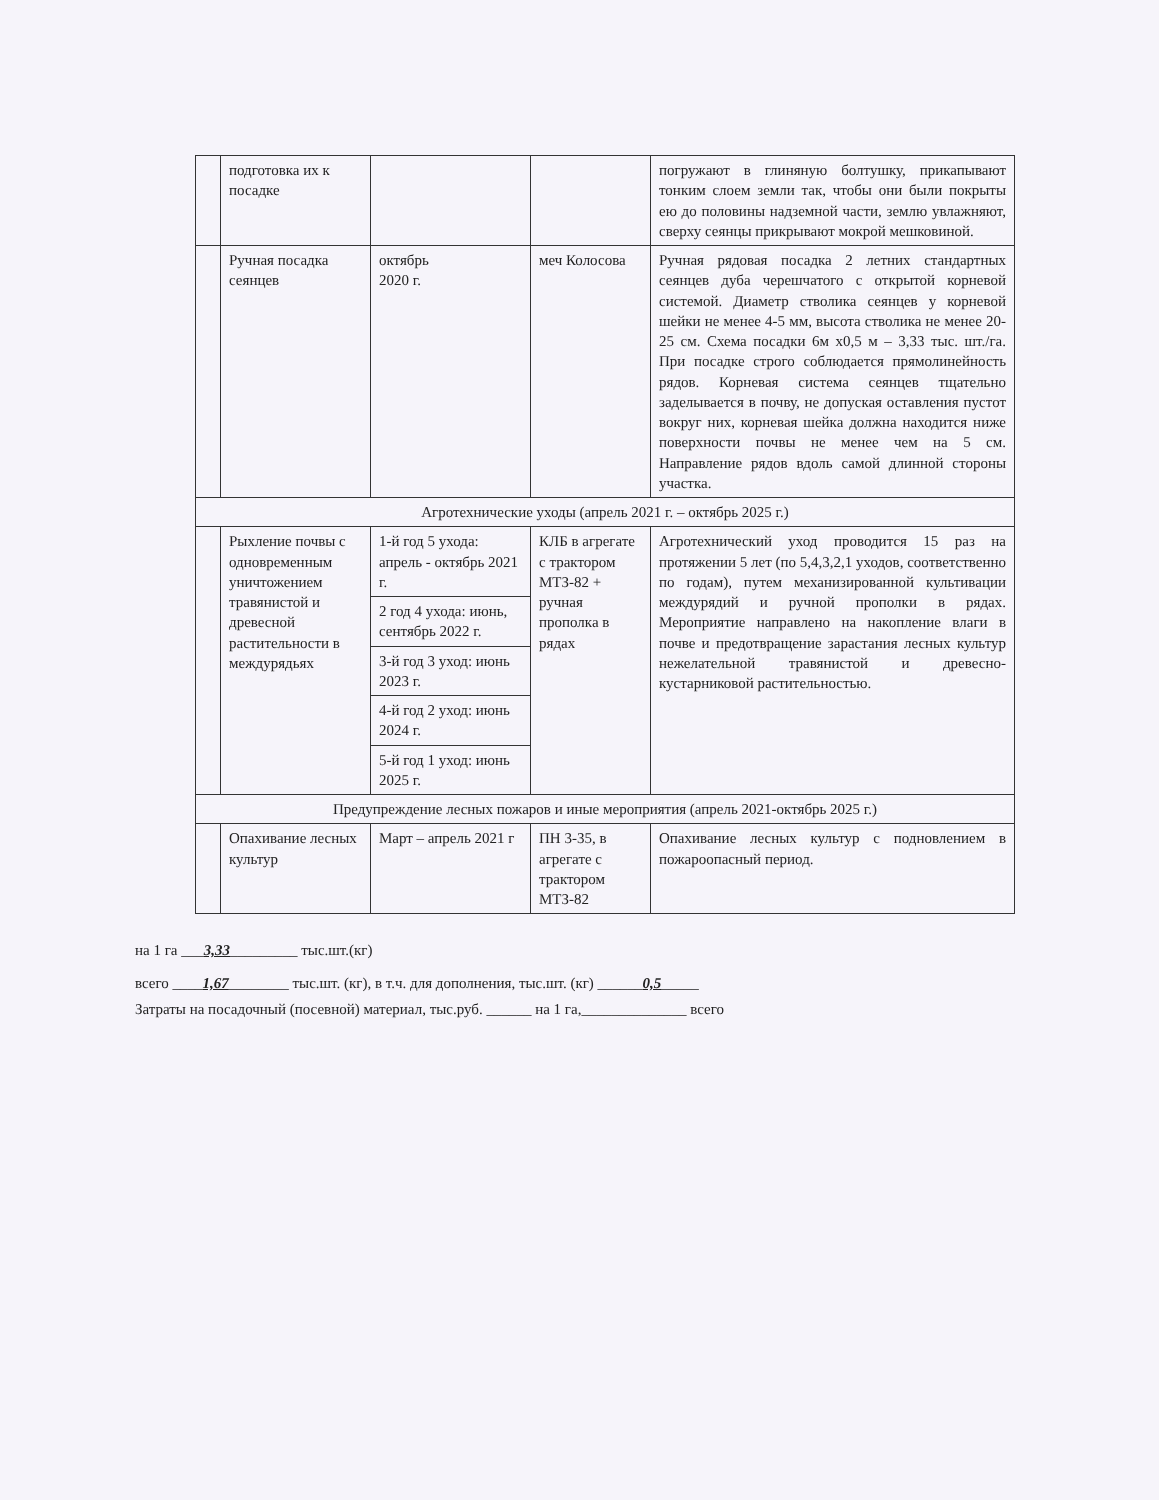| | подготовка их к посадке | | | погружают в глиняную болтушку, прикапывают тонким слоем земли так, чтобы они были покрыты ею до половины надземной части, землю увлажняют, сверху сеянцы прикрывают мокрой мешковиной. |
| | Ручная посадка сеянцев | октябрь 2020 г. | меч Колосова | Ручная рядовая посадка 2 летних стандартных сеянцев дуба черешчатого с открытой корневой системой. Диаметр стволика сеянцев у корневой шейки не менее 4-5 мм, высота стволика не менее 20-25 см. Схема посадки 6м х0,5 м – 3,33 тыс. шт./га. При посадке строго соблюдается прямолинейность рядов. Корневая система сеянцев тщательно заделывается в почву, не допуская оставления пустот вокруг них, корневая шейка должна находится ниже поверхности почвы не менее чем на 5 см. Направление рядов вдоль самой длинной стороны участка. |
| Агротехнические уходы (апрель 2021 г. – октябрь 2025 г.) | | | | |
| | Рыхление почвы с одновременным уничтожением травянистой и древесной растительности в междурядьях | 1-й год 5 ухода: апрель - октябрь 2021 г. | КЛБ в агрегате с трактором МТЗ-82 + ручная прополка в рядах | Агротехнический уход проводится 15 раз на протяжении 5 лет (по 5,4,3,2,1 уходов, соответственно по годам), путем механизированной культивации междурядий и ручной прополки в рядах. Мероприятие направлено на накопление влаги в почве и предотвращение зарастания лесных культур нежелательной травянистой и древесно-кустарниковой растительностью. |
| | | 2 год 4 ухода: июнь, сентябрь 2022 г. | | |
| | | 3-й год 3 уход: июнь 2023 г. | | |
| | | 4-й год 2 уход: июнь 2024 г. | | |
| | | 5-й год 1 уход: июнь 2025 г. | | |
| Предупреждение лесных пожаров и иные мероприятия (апрель 2021-октябрь 2025 г.) | | | | |
| | Опахивание лесных культур | Март – апрель 2021 г | ПН 3-35, в агрегате с трактором МТЗ-82 | Опахивание лесных культур с подновлением в пожароопасный период. |
на 1 га ___3,33_________ тыс.шт.(кг)
всего ____1,67________ тыс.шт. (кг), в т.ч. для дополнения, тыс.шт. (кг) ______0,5_____
Затраты на посадочный (посевной) материал, тыс.руб. ______ на 1 га,______________ всего